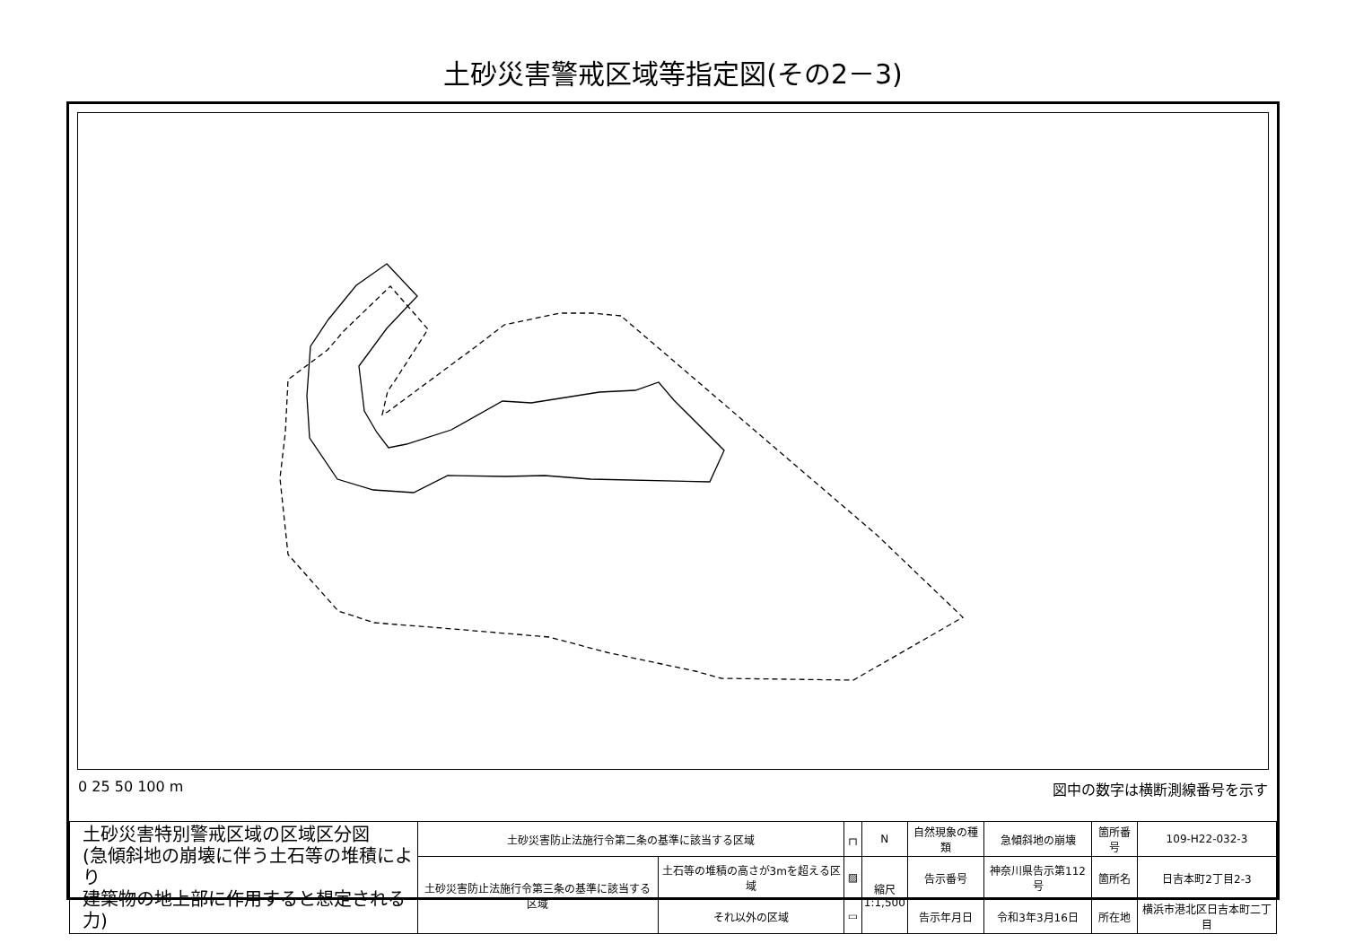土砂災害警戒区域等指定図(その2－3)
0 25 50 100 m 図中の数字は横断測線番号を示す
| 土砂災害特別警戒区域の区域区分図 (急傾斜地の崩壊に伴う土石等の堆積により 建築物の地上部に作用すると想定される力) | 土砂災害防止法施行令第二条の基準に該当する区域 | | ┌┐ | N | 自然現象の種類 | 急傾斜地の崩壊 | 箇所番号 | 109-H22-032-3 |
| | 土砂災害防止法施行令第三条の基準に該当する区域 | 土石等の堆積の高さが3mを超える区域 | ▨ | 縮尺 1:1,500 | 告示番号 | 神奈川県告示第112号 | 箇所名 | 日吉本町2丁目2-3 |
| | | それ以外の区域 | ▭ | | 告示年月日 | 令和3年3月16日 | 所在地 | 横浜市港北区日吉本町二丁目 |